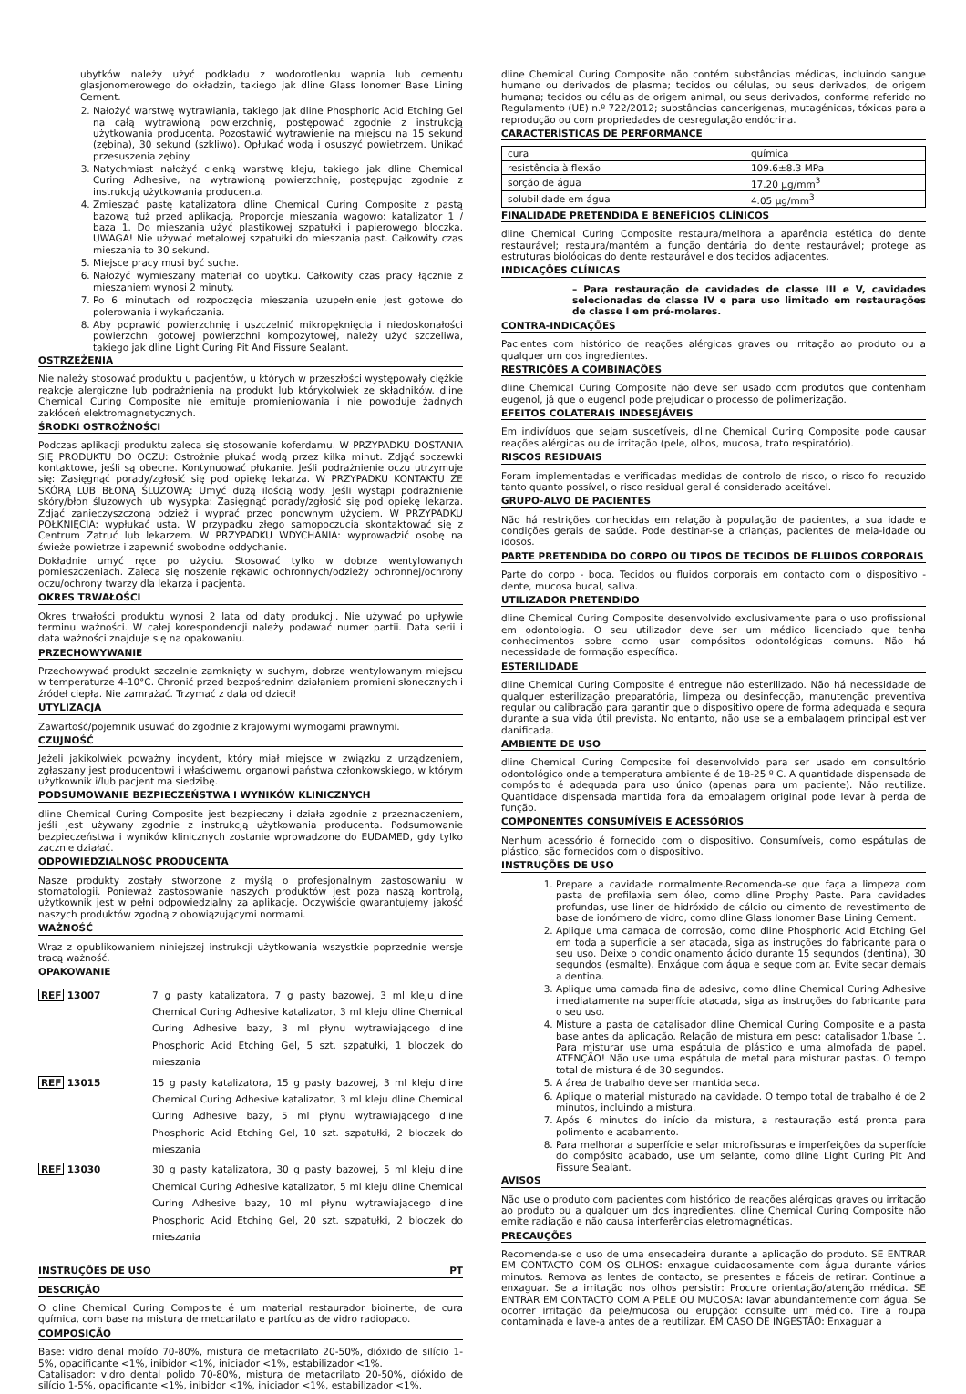ubytków należy użyć podkładu z wodorotlenku wapnia lub cementu glasjonomerowego do okładzin, takiego jak dline Glass Ionomer Base Lining Cement.
2. Nałożyć warstwę wytrawiania, takiego jak dline Phosphoric Acid Etching Gel na całą wytrawioną powierzchnię, postępować zgodnie z instrukcją użytkowania producenta. Pozostawić wytrawienie na miejscu na 15 sekund (zębina), 30 sekund (szkliwo). Opłukać wodą i osuszyć powietrzem. Unikać przesuszenia zębiny.
3. Natychmiast nałożyć cienką warstwę kleju, takiego jak dline Chemical Curing Adhesive, na wytrawioną powierzchnię, postępując zgodnie z instrukcją użytkowania producenta.
4. Zmieszać pastę katalizatora dline Chemical Curing Composite z pastą bazową tuż przed aplikacją. Proporcje mieszania wagowo: katalizator 1 / baza 1. Do mieszania użyć plastikowej szpatułki i papierowego bloczka. UWAGA! Nie używać metalowej szpatułki do mieszania past. Całkowity czas mieszania to 30 sekund.
5. Miejsce pracy musi być suche.
6. Nałożyć wymieszany materiał do ubytku. Całkowity czas pracy łącznie z mieszaniem wynosi 2 minuty.
7. Po 6 minutach od rozpoczęcia mieszania uzupełnienie jest gotowe do polerowania i wykańczania.
8. Aby poprawić powierzchnię i uszczelnić mikropęknięcia i niedoskonałości powierzchni gotowej powierzchni kompozytowej, należy użyć szczeliwa, takiego jak dline Light Curing Pit And Fissure Sealant.
OSTRZEŻENIA
Nie należy stosować produktu u pacjentów, u których w przeszłości występowały ciężkie reakcje alergiczne lub podrażnienia na produkt lub którykolwiek ze składników. dline Chemical Curing Composite nie emituje promieniowania i nie powoduje żadnych zakłóceń elektromagnetycznych.
ŚRODKI OSTROŻNOŚCI
Podczas aplikacji produktu zaleca się stosowanie koferdamu. W PRZYPADKU DOSTANIA SIĘ PRODUKTU DO OCZU: Ostrożnie płukać wodą przez kilka minut. Zdjąć soczewki kontaktowe, jeśli są obecne. Kontynuować płukanie. Jeśli podrażnienie oczu utrzymuje się: Zasięgnąć porady/zgłosić się pod opiekę lekarza. W PRZYPADKU KONTAKTU ZE SKÓRĄ LUB BŁONĄ ŚLUZOWĄ: Umyć dużą ilością wody. Jeśli wystąpi podrażnienie skóry/błon śluzowych lub wysypka: Zasięgnąć porady/zgłosić się pod opiekę lekarza. Zdjąć zanieczyszczoną odzież i wyprać przed ponownym użyciem. W PRZYPADKU POŁKNIĘCIA: wypłukać usta. W przypadku złego samopoczucia skontaktować się z Centrum Zatruć lub lekarzem. W PRZYPADKU WDYCHANIA: wyprowadzić osobę na świeże powietrze i zapewnić swobodne oddychanie.
Dokładnie umyć ręce po użyciu. Stosować tylko w dobrze wentylowanych pomieszczeniach. Zaleca się noszenie rękawic ochronnych/odzieży ochronnej/ochrony oczu/ochrony twarzy dla lekarza i pacjenta.
OKRES TRWAŁOŚCI
Okres trwałości produktu wynosi 2 lata od daty produkcji. Nie używać po upływie terminu ważności. W całej korespondencji należy podawać numer partii. Data serii i data ważności znajduje się na opakowaniu.
PRZECHOWYWANIE
Przechowywać produkt szczelnie zamknięty w suchym, dobrze wentylowanym miejscu w temperaturze 4-10°C. Chronić przed bezpośrednim działaniem promieni słonecznych i źródeł ciepła. Nie zamrażać. Trzymać z dala od dzieci!
UTYLIZACJA
Zawartość/pojemnik usuwać do zgodnie z krajowymi wymogami prawnymi.
CZUJNOŚĆ
Jeżeli jakikolwiek poważny incydent, który miał miejsce w związku z urządzeniem, zgłaszany jest producentowi i właściwemu organowi państwa członkowskiego, w którym użytkownik i/lub pacjent ma siedzibę.
PODSUMOWANIE BEZPIECZEŃSTWA I WYNIKÓW KLINICZNYCH
dline Chemical Curing Composite jest bezpieczny i działa zgodnie z przeznaczeniem, jeśli jest używany zgodnie z instrukcją użytkowania producenta. Podsumowanie bezpieczeństwa i wyników klinicznych zostanie wprowadzone do EUDAMED, gdy tylko zacznie działać.
ODPOWIEDZIALNOŚĆ PRODUCENTA
Nasze produkty zostały stworzone z myślą o profesjonalnym zastosowaniu w stomatologii. Ponieważ zastosowanie naszych produktów jest poza naszą kontrolą, użytkownik jest w pełni odpowiedzialny za aplikację. Oczywiście gwarantujemy jakość naszych produktów zgodną z obowiązującymi normami.
WAŻNOŚĆ
Wraz z opublikowaniem niniejszej instrukcji użytkowania wszystkie poprzednie wersje tracą ważność.
OPAKOWANIE
| REF 13007 | 7 g pasty katalizatora, 7 g pasty bazowej, 3 ml kleju dline Chemical Curing Adhesive katalizator, 3 ml kleju dline Chemical Curing Adhesive bazy, 3 ml płynu wytrawiającego dline Phosphoric Acid Etching Gel, 5 szt. szpatułki, 1 bloczek do mieszania |
| REF 13015 | 15 g pasty katalizatora, 15 g pasty bazowej, 3 ml kleju dline Chemical Curing Adhesive katalizator, 3 ml kleju dline Chemical Curing Adhesive bazy, 5 ml płynu wytrawiającego dline Phosphoric Acid Etching Gel, 10 szt. szpatułki, 2 bloczek do mieszania |
| REF 13030 | 30 g pasty katalizatora, 30 g pasty bazowej, 5 ml kleju dline Chemical Curing Adhesive katalizator, 5 ml kleju dline Chemical Curing Adhesive bazy, 10 ml płynu wytrawiającego dline Phosphoric Acid Etching Gel, 20 szt. szpatułki, 2 bloczek do mieszania |
INSTRUÇÕES DE USO PT
DESCRIÇÃO
O dline Chemical Curing Composite é um material restaurador bioinerte, de cura química, com base na mistura de metcarilato e partículas de vidro radiopaco.
COMPOSIÇÃO
Base: vidro denal moído 70-80%, mistura de metacrilato 20-50%, dióxido de silício 1-5%, opacificante <1%, inibidor <1%, iniciador <1%, estabilizador <1%.
Catalisador: vidro dental polido 70-80%, mistura de metacrilato 20-50%, dióxido de silício 1-5%, opacificante <1%, inibidor <1%, iniciador <1%, estabilizador <1%.
dline Chemical Curing Composite não contém substâncias médicas, incluindo sangue humano ou derivados de plasma; tecidos ou células, ou seus derivados, de origem humana; tecidos ou células de origem animal, ou seus derivados, conforme referido no Regulamento (UE) n.º 722/2012; substâncias cancerígenas, mutagénicas, tóxicas para a reprodução ou com propriedades de desregulação endócrina.
CARACTERÍSTICAS DE PERFORMANCE
| cura | química |
| resistência à flexão | 109.6±8.3 MPa |
| sorção de água | 17.20 µg/mm<sup>3</sup> |
| solubilidade em água | 4.05 µg/mm<sup>3</sup> |
FINALIDADE PRETENDIDA E BENEFÍCIOS CLÍNICOS
dline Chemical Curing Composite restaura/melhora a aparência estética do dente restaurável; restaura/mantém a função dentária do dente restaurável; protege as estruturas biológicas do dente restaurável e dos tecidos adjacentes.
INDICAÇÕES CLÍNICAS
– Para restauração de cavidades de classe III e V, cavidades selecionadas de classe IV e para uso limitado em restaurações de classe I em pré-molares.
CONTRA-INDICAÇÕES
Pacientes com histórico de reações alérgicas graves ou irritação ao produto ou a qualquer um dos ingredientes.
RESTRIÇÕES A COMBINAÇÕES
dline Chemical Curing Composite não deve ser usado com produtos que contenham eugenol, já que o eugenol pode prejudicar o processo de polimerização.
EFEITOS COLATERAIS INDESEJÁVEIS
Em indivíduos que sejam suscetíveis, dline Chemical Curing Composite pode causar reações alérgicas ou de irritação (pele, olhos, mucosa, trato respiratório).
RISCOS RESIDUAIS
Foram implementadas e verificadas medidas de controlo de risco, o risco foi reduzido tanto quanto possível, o risco residual geral é considerado aceitável.
GRUPO-ALVO DE PACIENTES
Não há restrições conhecidas em relação à população de pacientes, a sua idade e condições gerais de saúde. Pode destinar-se a crianças, pacientes de meia-idade ou idosos.
PARTE PRETENDIDA DO CORPO OU TIPOS DE TECIDOS DE FLUIDOS CORPORAIS
Parte do corpo - boca. Tecidos ou fluidos corporais em contacto com o dispositivo - dente, mucosa bucal, saliva.
UTILIZADOR PRETENDIDO
dline Chemical Curing Composite desenvolvido exclusivamente para o uso profissional em odontologia. O seu utilizador deve ser um médico licenciado que tenha conhecimentos sobre como usar compósitos odontológicas comuns. Não há necessidade de formação específica.
ESTERILIDADE
dline Chemical Curing Composite é entregue não esterilizado. Não há necessidade de qualquer esterilização preparatória, limpeza ou desinfecção, manutenção preventiva regular ou calibração para garantir que o dispositivo opere de forma adequada e segura durante a sua vida útil prevista. No entanto, não use se a embalagem principal estiver danificada.
AMBIENTE DE USO
dline Chemical Curing Composite foi desenvolvido para ser usado em consultório odontológico onde a temperatura ambiente é de 18-25 º C. A quantidade dispensada de compósito é adequada para uso único (apenas para um paciente). Não reutilize. Quantidade dispensada mantida fora da embalagem original pode levar à perda de função.
COMPONENTES CONSUMÍVEIS E ACESSÓRIOS
Nenhum acessório é fornecido com o dispositivo. Consumíveis, como espátulas de plástico, são fornecidos com o dispositivo.
INSTRUÇÕES DE USO
1. Prepare a cavidade normalmente.Recomenda-se que faça a limpeza com pasta de profilaxia sem óleo, como dline Prophy Paste. Para cavidades profundas, use liner de hidróxido de cálcio ou cimento de revestimento de base de ionómero de vidro, como dline Glass Ionomer Base Lining Cement.
2. Aplique uma camada de corrosão, como dline Phosphoric Acid Etching Gel em toda a superfície a ser atacada, siga as instruções do fabricante para o seu uso. Deixe o condicionamento ácido durante 15 segundos (dentina), 30 segundos (esmalte). Enxágue com água e seque com ar. Evite secar demais a dentina.
3. Aplique uma camada fina de adesivo, como dline Chemical Curing Adhesive imediatamente na superfície atacada, siga as instruções do fabricante para o seu uso.
4. Misture a pasta de catalisador dline Chemical Curing Composite e a pasta base antes da aplicação. Relação de mistura em peso: catalisador 1/base 1. Para misturar use uma espátula de plástico e uma almofada de papel. ATENÇÃO! Não use uma espátula de metal para misturar pastas. O tempo total de mistura é de 30 segundos.
5. A área de trabalho deve ser mantida seca.
6. Aplique o material misturado na cavidade. O tempo total de trabalho é de 2 minutos, incluindo a mistura.
7. Após 6 minutos do início da mistura, a restauração está pronta para polimento e acabamento.
8. Para melhorar a superfície e selar microfissuras e imperfeições da superfície do compósito acabado, use um selante, como dline Light Curing Pit And Fissure Sealant.
AVISOS
Não use o produto com pacientes com histórico de reações alérgicas graves ou irritação ao produto ou a qualquer um dos ingredientes. dline Chemical Curing Composite não emite radiação e não causa interferências eletromagnéticas.
PRECAUÇÕES
Recomenda-se o uso de uma ensecadeira durante a aplicação do produto. SE ENTRAR EM CONTACTO COM OS OLHOS: enxague cuidadosamente com água durante vários minutos. Remova as lentes de contacto, se presentes e fáceis de retirar. Continue a enxaguar. Se a irritação nos olhos persistir: Procure orientação/atenção médica. SE ENTRAR EM CONTACTO COM A PELE OU MUCOSA: lavar abundantemente com água. Se ocorrer irritação da pele/mucosa ou erupção: consulte um médico. Tire a roupa contaminada e lave-a antes de a reutilizar. EM CASO DE INGESTÃO: Enxaguar a